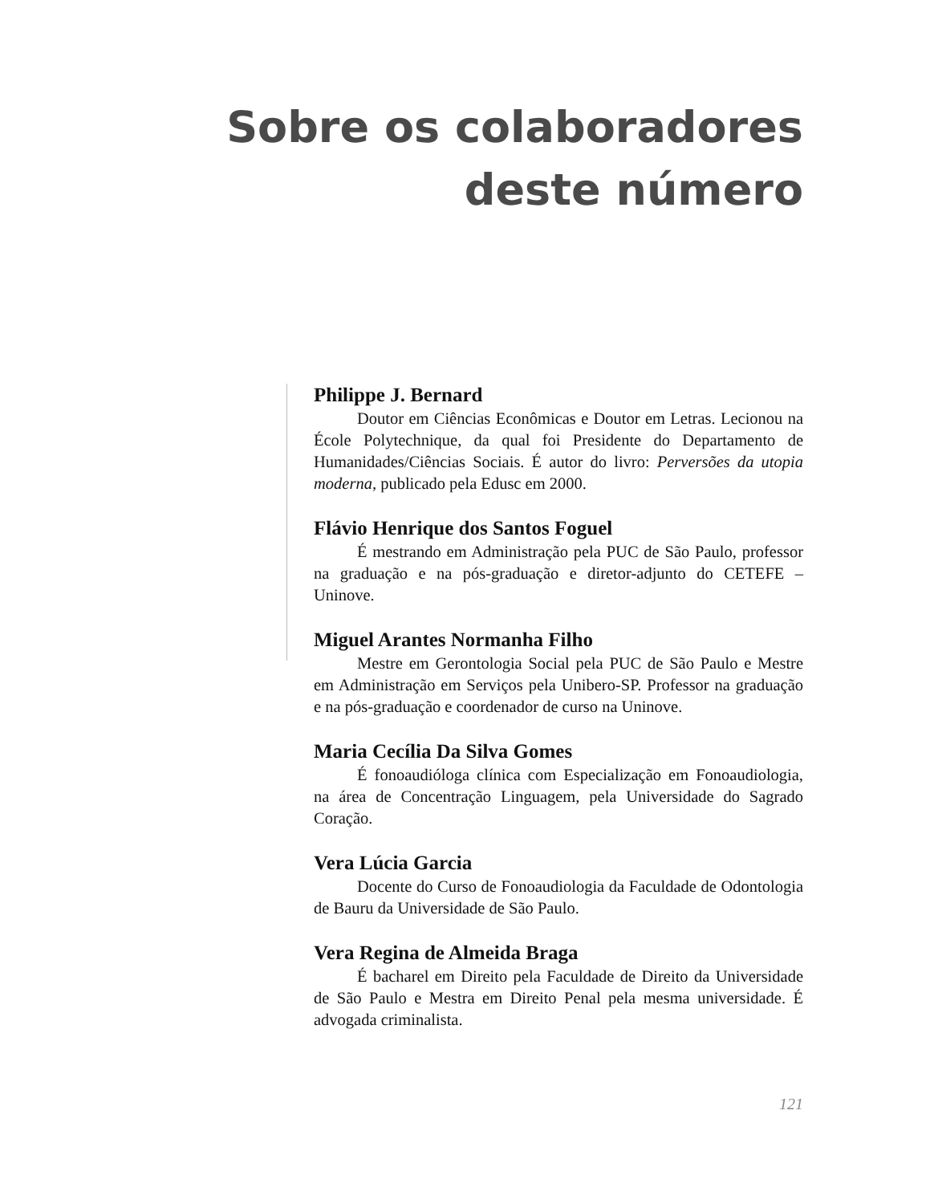Sobre os colaboradores
deste número
Philippe J. Bernard
Doutor em Ciências Econômicas e Doutor em Letras. Lecionou na École Polytechnique, da qual foi Presidente do Departamento de Humanidades/Ciências Sociais. É autor do livro: Perversões da utopia moderna, publicado pela Edusc em 2000.
Flávio Henrique dos Santos Foguel
É mestrando em Administração pela PUC de São Paulo, professor na graduação e na pós-graduação e diretor-adjunto do CETEFE – Uninove.
Miguel Arantes Normanha Filho
Mestre em Gerontologia Social pela PUC de São Paulo e Mestre em Administração em Serviços pela Unibero-SP. Professor na graduação e na pós-graduação e coordenador de curso na Uninove.
Maria Cecília Da Silva Gomes
É fonoaudióloga clínica com Especialização em Fonoaudiologia, na área de Concentração Linguagem, pela Universidade do Sagrado Coração.
Vera Lúcia Garcia
Docente do Curso de Fonoaudiologia da Faculdade de Odontologia de Bauru da Universidade de São Paulo.
Vera Regina de Almeida Braga
É bacharel em Direito pela Faculdade de Direito da Universidade de São Paulo e Mestra em Direito Penal pela mesma universidade. É advogada criminalista.
121